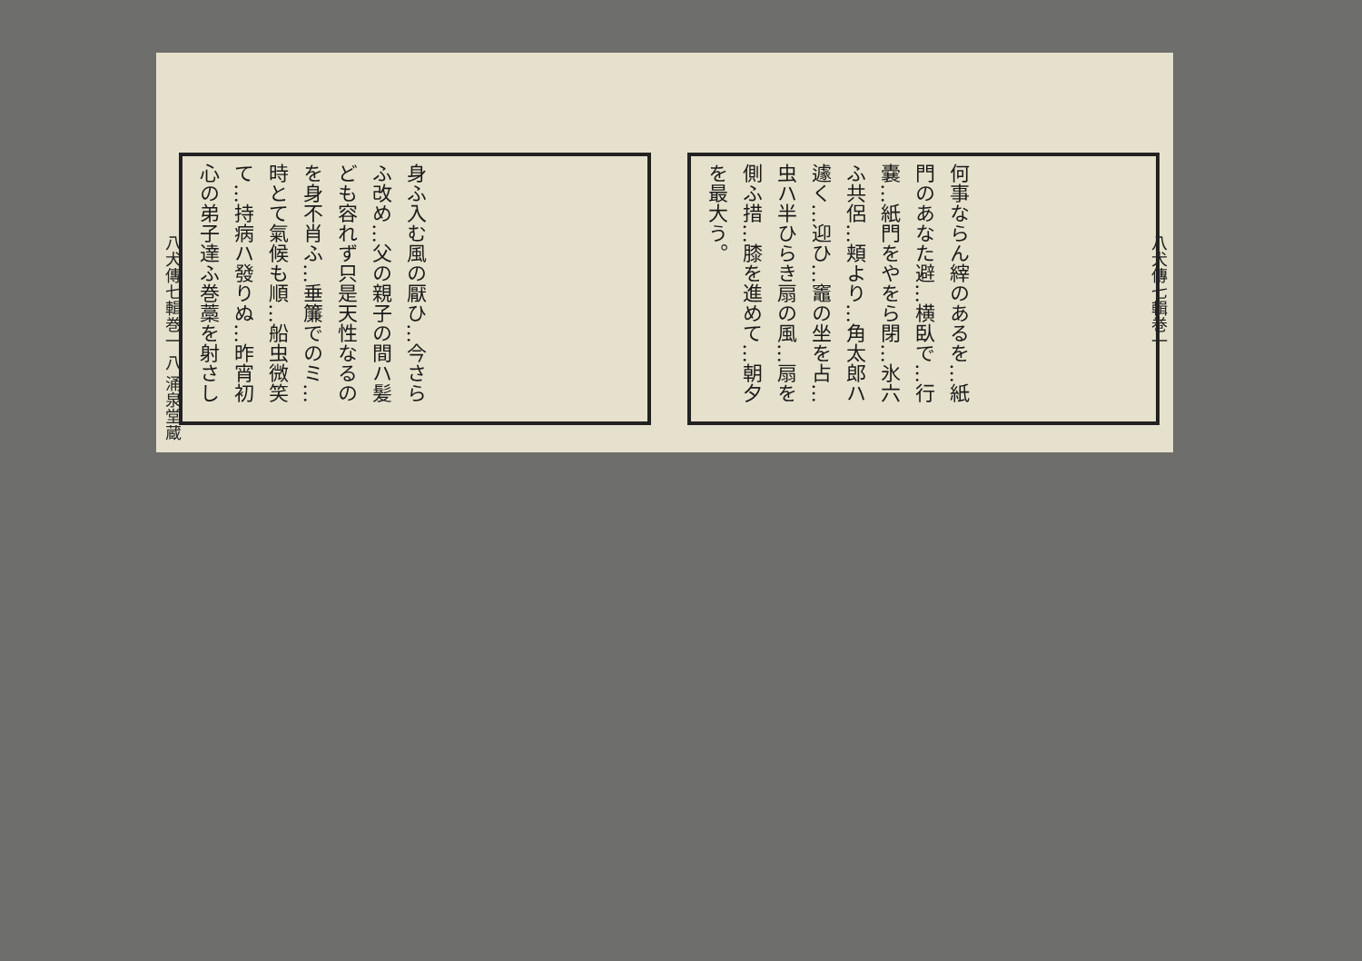八犬傳七輯巻一 八 涌泉堂蔵
身ふ入む風の厭ひ…今さらふ改め…父の親子の間ハ髪ども容れず只是天性なるのを身不肖ふ…垂簾でのミ…時とて氣候も順…船虫微笑て…持病ハ發りぬ…昨宵初心の弟子達ふ巻藁を射さし
八犬傳七輯巻一
何事ならん縡のあるを…紙門のあなた避…横臥で…行嚢…紙門をやをら閉…氷六ふ共侶…頬より…角太郎ハ遽く…迎ひ…竈の坐を占…虫ハ半ひらき扇の風…扇を側ふ措…膝を進めて…朝夕を最大う。